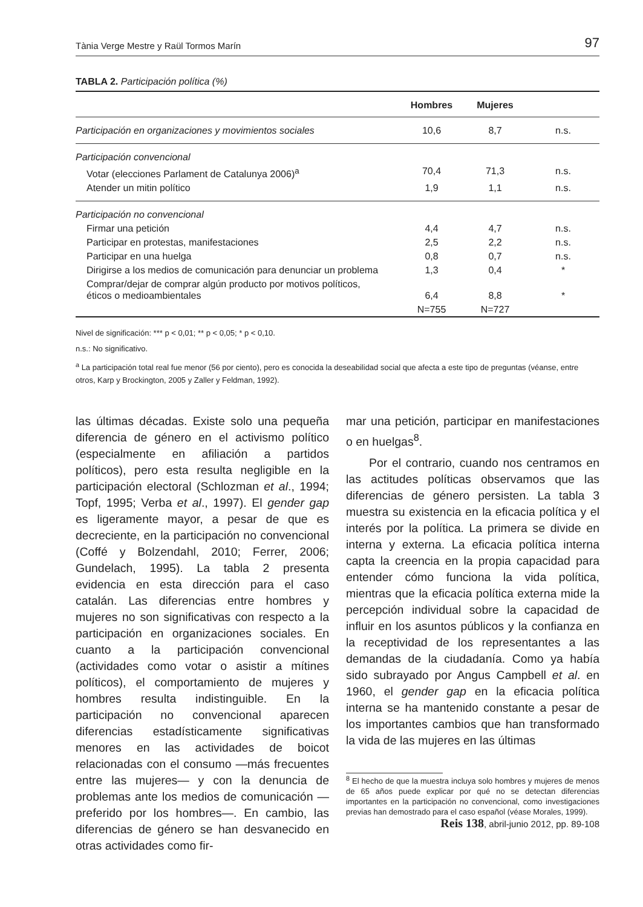Tània Verge Mestre y Raül Tormos Marín 97
TABLA 2. Participación política (%)
| | Hombres | Mujeres | |
| --- | --- | --- | --- |
| Participación en organizaciones y movimientos sociales | 10,6 | 8,7 | n.s. |
| Participación convencional | | | |
| Votar (elecciones Parlament de Catalunya 2006)<sup>a</sup> | 70,4 | 71,3 | n.s. |
| Atender un mitin político | 1,9 | 1,1 | n.s. |
| Participación no convencional | | | |
| Firmar una petición | 4,4 | 4,7 | n.s. |
| Participar en protestas, manifestaciones | 2,5 | 2,2 | n.s. |
| Participar en una huelga | 0,8 | 0,7 | n.s. |
| Dirigirse a los medios de comunicación para denunciar un problema | 1,3 | 0,4 | * |
| Comprar/dejar de comprar algún producto por motivos políticos, éticos o medioambientales | 6,4 | 8,8 | * |
| | N=755 | N=727 | |
Nivel de significación: *** p < 0,01; ** p < 0,05; * p < 0,10.
n.s.: No significativo.
<sup>a</sup> La participación total real fue menor (56 por ciento), pero es conocida la deseabilidad social que afecta a este tipo de preguntas (véanse, entre otros, Karp y Brockington, 2005 y Zaller y Feldman, 1992).
las últimas décadas. Existe solo una pequeña diferencia de género en el activismo político (especialmente en afiliación a partidos políticos), pero esta resulta negligible en la participación electoral (Schlozman et al., 1994; Topf, 1995; Verba et al., 1997). El gender gap es ligeramente mayor, a pesar de que es decreciente, en la participación no convencional (Coffé y Bolzendahl, 2010; Ferrer, 2006; Gundelach, 1995). La tabla 2 presenta evidencia en esta dirección para el caso catalán. Las diferencias entre hombres y mujeres no son significativas con respecto a la participación en organizaciones sociales. En cuanto a la participación convencional (actividades como votar o asistir a mítines políticos), el comportamiento de mujeres y hombres resulta indistinguible. En la participación no convencional aparecen diferencias estadísticamente significativas menores en las actividades de boicot relacionadas con el consumo —más frecuentes entre las mujeres— y con la denuncia de problemas ante los medios de comunicación —preferido por los hombres—. En cambio, las diferencias de género se han desvanecido en otras actividades como fir-
mar una petición, participar en manifestaciones o en huelgas<sup>8</sup>.
Por el contrario, cuando nos centramos en las actitudes políticas observamos que las diferencias de género persisten. La tabla 3 muestra su existencia en la eficacia política y el interés por la política. La primera se divide en interna y externa. La eficacia política interna capta la creencia en la propia capacidad para entender cómo funciona la vida política, mientras que la eficacia política externa mide la percepción individual sobre la capacidad de influir en los asuntos públicos y la confianza en la receptividad de los representantes a las demandas de la ciudadanía. Como ya había sido subrayado por Angus Campbell et al. en 1960, el gender gap en la eficacia política interna se ha mantenido constante a pesar de los importantes cambios que han transformado la vida de las mujeres en las últimas
<sup>8</sup> El hecho de que la muestra incluya solo hombres y mujeres de menos de 65 años puede explicar por qué no se detectan diferencias importantes en la participación no convencional, como investigaciones previas han demostrado para el caso español (véase Morales, 1999).
Reis 138, abril-junio 2012, pp. 89-108